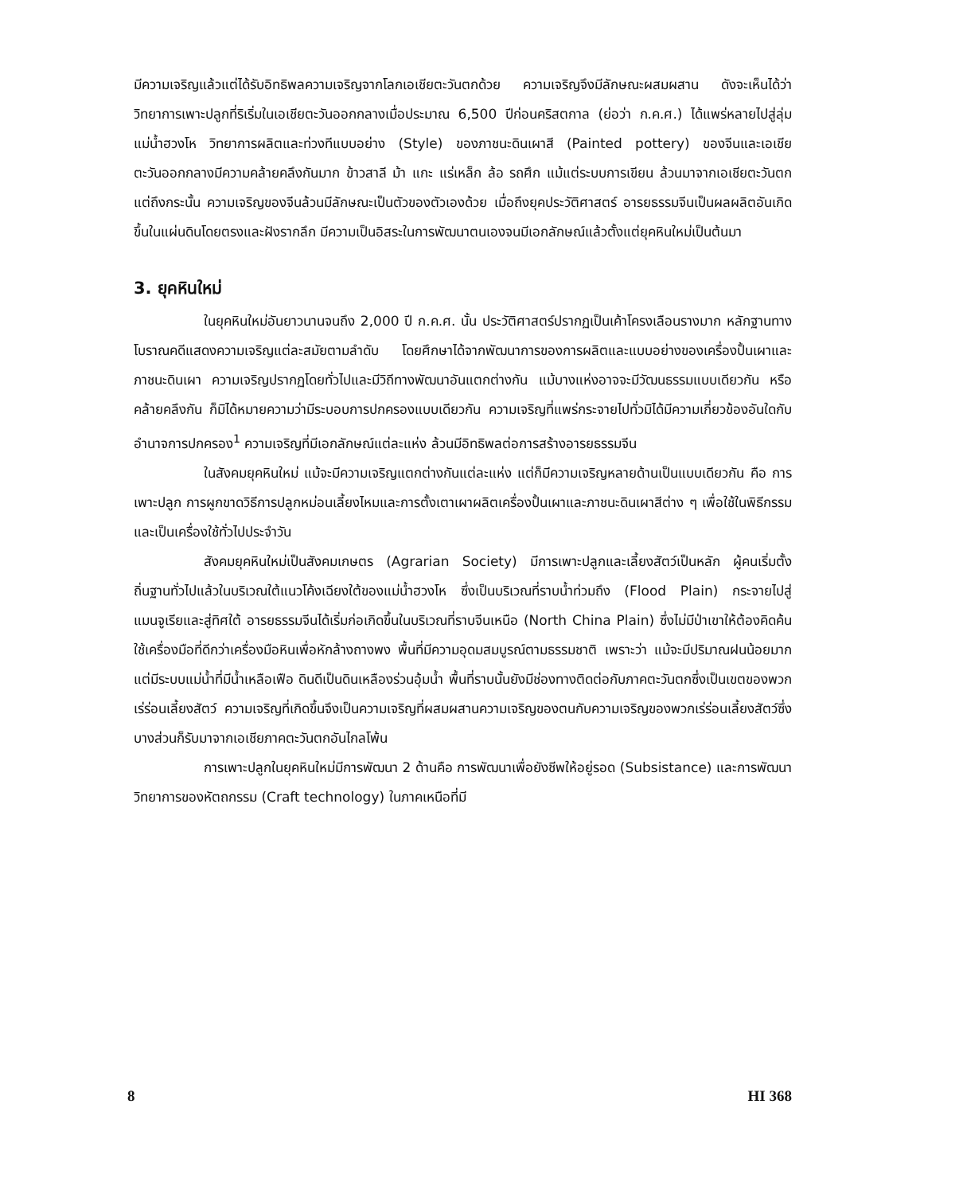มีความเจริญแล้วแต่ได้รับอิทธิพลความเจริญจากโลกเอเชียตะวันตกด้วย ความเจริญจึงมีลักษณะผสมผสาน ดังจะเห็นได้ว่า วิทยาการเพาะปลูกที่ริเริ่มในเอเชียตะวันออกกลางเมื่อประมาณ 6,500 ปีก่อนคริสตกาล (ย่อว่า ก.ค.ศ.) ได้แพร่หลายไปสู่ลุ่มแม่น้ำฮวงโห วิทยาการผลิตและท่วงทีแบบอย่าง (Style) ของภาชนะดินเผาสี (Painted pottery) ของจีนและเอเชียตะวันออกกลางมีความคล้ายคลึงกันมาก ข้าวสาลี ม้า แกะ แร่เหล็ก ล้อ รถศึก แม้แต่ระบบการเขียน ล้วนมาจากเอเชียตะวันตก แต่ถึงกระนั้น ความเจริญของจีนล้วนมีลักษณะเป็นตัวของตัวเองด้วย เมื่อถึงยุคประวัติศาสตร์ อารยธรรมจีนเป็นผลผลิตอันเกิดขึ้นในแผ่นดินโดยตรงและฝังรากลึก มีความเป็นอิสระในการพัฒนาตนเองจนมีเอกลักษณ์แล้วตั้งแต่ยุคหินใหม่เป็นต้นมา
3. ยุคหินใหม่
ในยุคหินใหม่อันยาวนานจนถึง 2,000 ปี ก.ค.ศ. นั้น ประวัติศาสตร์ปรากฏเป็นเค้าโครงเลือนรางมาก หลักฐานทางโบราณคดีแสดงความเจริญแต่ละสมัยตามลำดับ โดยศึกษาได้จากพัฒนาการของการผลิตและแบบอย่างของเครื่องปั้นเผาและภาชนะดินเผา ความเจริญปรากฏโดยทั่วไปและมีวิถีทางพัฒนาอันแตกต่างกัน แม้บางแห่งอาจจะมีวัฒนธรรมแบบเดียวกัน หรือคล้ายคลึงกัน ก็มิได้หมายความว่ามีระบอบการปกครองแบบเดียวกัน ความเจริญที่แพร่กระจายไปทั่วมิได้มีความเกี่ยวข้องอันใดกับอำนาจการปกครอง<sup>1</sup> ความเจริญที่มีเอกลักษณ์แต่ละแห่ง ล้วนมีอิทธิพลต่อการสร้างอารยธรรมจีน
ในสังคมยุคหินใหม่ แม้จะมีความเจริญแตกต่างกันแต่ละแห่ง แต่ก็มีความเจริญหลายด้านเป็นแบบเดียวกัน คือ การเพาะปลูก การผูกขาดวิธีการปลูกหม่อนเลี้ยงไหมและการตั้งเตาเผาผลิตเครื่องปั้นเผาและภาชนะดินเผาสีต่าง ๆ เพื่อใช้ในพิธีกรรม และเป็นเครื่องใช้ทั่วไปประจำวัน
สังคมยุคหินใหม่เป็นสังคมเกษตร (Agrarian Society) มีการเพาะปลูกและเลี้ยงสัตว์เป็นหลัก ผู้คนเริ่มตั้งถิ่นฐานทั่วไปแล้วในบริเวณใต้แนวโค้งเฉียงใต้ของแม่น้ำฮวงโห ซึ่งเป็นบริเวณที่ราบน้ำท่วมถึง (Flood Plain) กระจายไปสู่แมนจูเรียและสู่ทิศใต้ อารยธรรมจีนได้เริ่มก่อเกิดขึ้นในบริเวณที่ราบจีนเหนือ (North China Plain) ซึ่งไม่มีป่าเขาให้ต้องคิดค้นใช้เครื่องมือที่ดีกว่าเครื่องมือหินเพื่อหักล้างถางพง พื้นที่มีความอุดมสมบูรณ์ตามธรรมชาติ เพราะว่า แม้จะมีปริมาณฝนน้อยมาก แต่มีระบบแม่น้ำที่มีน้ำเหลือเฟือ ดินดีเป็นดินเหลืองร่วนอุ้มน้ำ พื้นที่ราบนั้นยังมีช่องทางติดต่อกับภาคตะวันตกซึ่งเป็นเขตของพวกเร่ร่อนเลี้ยงสัตว์ ความเจริญที่เกิดขึ้นจึงเป็นความเจริญที่ผสมผสานความเจริญของตนกับความเจริญของพวกเร่ร่อนเลี้ยงสัตว์ซึ่งบางส่วนก็รับมาจากเอเชียภาคตะวันตกอันไกลโพ้น
การเพาะปลูกในยุคหินใหม่มีการพัฒนา 2 ด้านคือ การพัฒนาเพื่อยังชีพให้อยู่รอด (Subsistance) และการพัฒนาวิทยาการของหัตถกรรม (Craft technology) ในภาคเหนือที่มี
8 HI 368